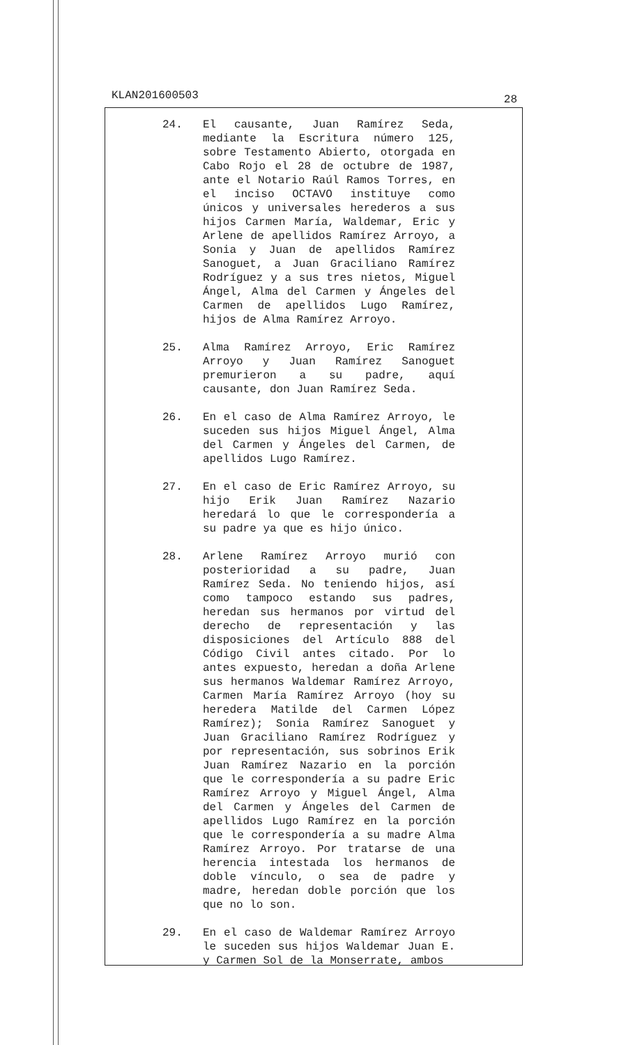KLAN201600503 28
24. El causante, Juan Ramírez Seda, mediante la Escritura número 125, sobre Testamento Abierto, otorgada en Cabo Rojo el 28 de octubre de 1987, ante el Notario Raúl Ramos Torres, en el inciso OCTAVO instituye como únicos y universales herederos a sus hijos Carmen María, Waldemar, Eric y Arlene de apellidos Ramírez Arroyo, a Sonia y Juan de apellidos Ramírez Sanoguet, a Juan Graciliano Ramírez Rodríguez y a sus tres nietos, Miguel Ángel, Alma del Carmen y Ángeles del Carmen de apellidos Lugo Ramírez, hijos de Alma Ramírez Arroyo.
25. Alma Ramírez Arroyo, Eric Ramírez Arroyo y Juan Ramírez Sanoguet premurieron a su padre, aquí causante, don Juan Ramírez Seda.
26. En el caso de Alma Ramírez Arroyo, le suceden sus hijos Miguel Ángel, Alma del Carmen y Ángeles del Carmen, de apellidos Lugo Ramírez.
27. En el caso de Eric Ramírez Arroyo, su hijo Erik Juan Ramírez Nazario heredará lo que le correspondería a su padre ya que es hijo único.
28. Arlene Ramírez Arroyo murió con posterioridad a su padre, Juan Ramírez Seda. No teniendo hijos, así como tampoco estando sus padres, heredan sus hermanos por virtud del derecho de representación y las disposiciones del Artículo 888 del Código Civil antes citado. Por lo antes expuesto, heredan a doña Arlene sus hermanos Waldemar Ramírez Arroyo, Carmen María Ramírez Arroyo (hoy su heredera Matilde del Carmen López Ramírez); Sonia Ramírez Sanoguet y Juan Graciliano Ramírez Rodríguez y por representación, sus sobrinos Erik Juan Ramírez Nazario en la porción que le correspondería a su padre Eric Ramírez Arroyo y Miguel Ángel, Alma del Carmen y Ángeles del Carmen de apellidos Lugo Ramírez en la porción que le correspondería a su madre Alma Ramírez Arroyo. Por tratarse de una herencia intestada los hermanos de doble vínculo, o sea de padre y madre, heredan doble porción que los que no lo son.
29. En el caso de Waldemar Ramírez Arroyo le suceden sus hijos Waldemar Juan E. y Carmen Sol de la Monserrate, ambos